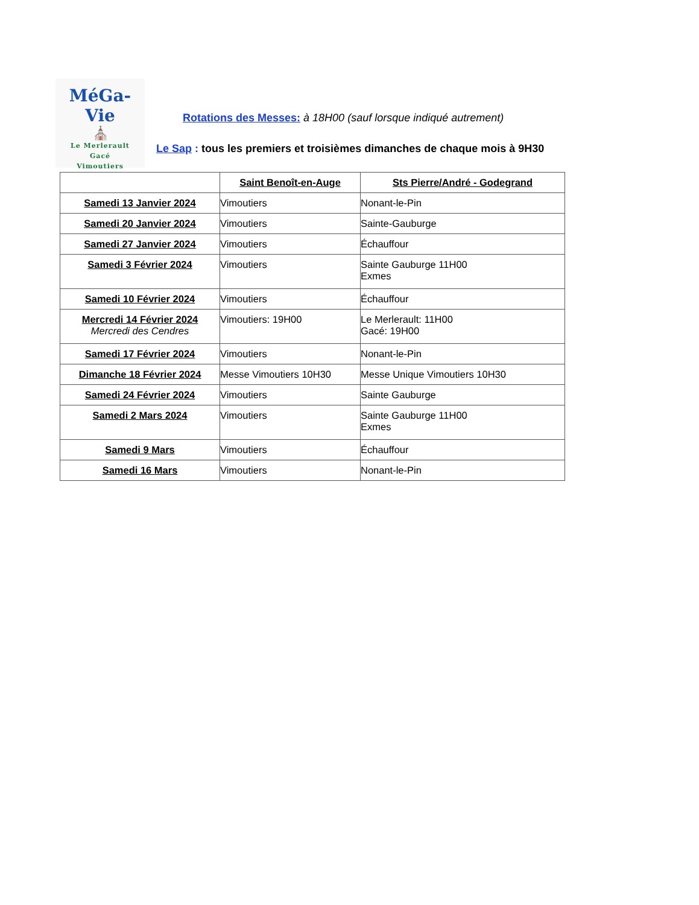MéGa-Vie
⛪
Le Merlerault
Gacé
Vimoutiers
Rotations des Messes: à 18H00 (sauf lorsque indiqué autrement)
Le Sap : tous les premiers et troisièmes dimanches de chaque mois à 9H30
| | Saint Benoît-en-Auge | Sts Pierre/André - Godegrand |
| --- | --- | --- |
| Samedi 13 Janvier 2024 | Vimoutiers | Nonant-le-Pin |
| Samedi 20 Janvier 2024 | Vimoutiers | Sainte-Gauburge |
| Samedi 27 Janvier 2024 | Vimoutiers | Échauffour |
| Samedi 3 Février 2024 | Vimoutiers | Sainte Gauburge 11H00 Exmes |
| Samedi 10 Février 2024 | Vimoutiers | Échauffour |
| Mercredi 14 Février 2024 Mercredi des Cendres | Vimoutiers: 19H00 | Le Merlerault: 11H00 Gacé: 19H00 |
| Samedi 17 Février 2024 | Vimoutiers | Nonant-le-Pin |
| Dimanche 18 Février 2024 | Messe Vimoutiers 10H30 | Messe Unique Vimoutiers 10H30 |
| Samedi 24 Février 2024 | Vimoutiers | Sainte Gauburge |
| Samedi 2 Mars 2024 | Vimoutiers | Sainte Gauburge 11H00 Exmes |
| Samedi 9 Mars | Vimoutiers | Échauffour |
| Samedi 16 Mars | Vimoutiers | Nonant-le-Pin |